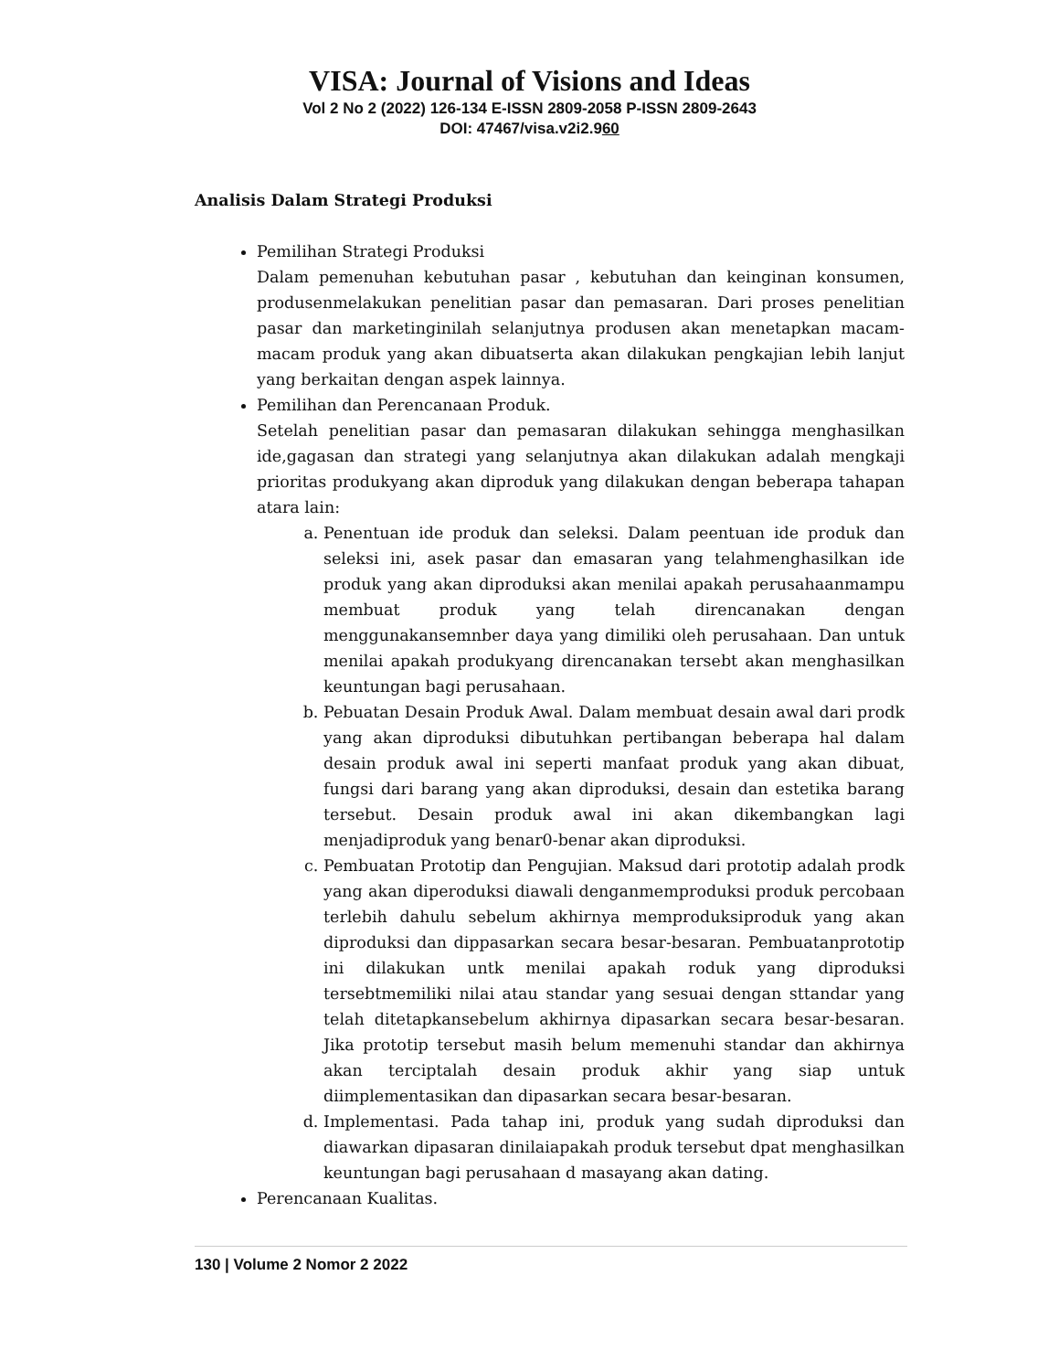VISA: Journal of Visions and Ideas
Vol 2 No 2 (2022) 126-134 E-ISSN 2809-2058 P-ISSN 2809-2643
DOI: 47467/visa.v2i2.960
Analisis Dalam Strategi Produksi
Pemilihan Strategi Produksi
Dalam pemenuhan kebutuhan pasar , kebutuhan dan keinginan konsumen, produsenmelakukan penelitian pasar dan pemasaran. Dari proses penelitian pasar dan marketinginilah selanjutnya produsen akan menetapkan macam-macam produk yang akan dibuatserta akan dilakukan pengkajian lebih lanjut yang berkaitan dengan aspek lainnya.
Pemilihan dan Perencanaan Produk.
Setelah penelitian pasar dan pemasaran dilakukan sehingga menghasilkan ide,gagasan dan strategi yang selanjutnya akan dilakukan adalah mengkaji prioritas produkyang akan diproduk yang dilakukan dengan beberapa tahapan atara lain:
a. Penentuan ide produk dan seleksi. Dalam peentuan ide produk dan seleksi ini, asek pasar dan emasaran yang telahmenghasilkan ide produk yang akan diproduksi akan menilai apakah perusahaanmampu membuat produk yang telah direncanakan dengan menggunakansemnber daya yang dimiliki oleh perusahaan. Dan untuk menilai apakah produkyang direncanakan tersebt akan menghasilkan keuntungan bagi perusahaan.
b. Pebuatan Desain Produk Awal. Dalam membuat desain awal dari prodk yang akan diproduksi dibutuhkan pertibangan beberapa hal dalam desain produk awal ini seperti manfaat produk yang akan dibuat, fungsi dari barang yang akan diproduksi, desain dan estetika barang tersebut. Desain produk awal ini akan dikembangkan lagi menjadiproduk yang benar0-benar akan diproduksi.
c. Pembuatan Prototip dan Pengujian. Maksud dari prototip adalah prodk yang akan diperoduksi diawali denganmemproduksi produk percobaan terlebih dahulu sebelum akhirnya memproduksiproduk yang akan diproduksi dan dippasarkan secara besar-besaran. Pembuatanprototip ini dilakukan untk menilai apakah roduk yang diproduksi tersebtmemiliki nilai atau standar yang sesuai dengan sttandar yang telah ditetapkansebelum akhirnya dipasarkan secara besar-besaran. Jika prototip tersebut masih belum memenuhi standar dan akhirnya akan terciptalah desain produk akhir yang siap untuk diimplementasikan dan dipasarkan secara besar-besaran.
d. Implementasi. Pada tahap ini, produk yang sudah diproduksi dan diawarkan dipasaran dinilaiapakah produk tersebut dpat menghasilkan keuntungan bagi perusahaan d masayang akan dating.
Perencanaan Kualitas.
130 | Volume 2 Nomor 2 2022